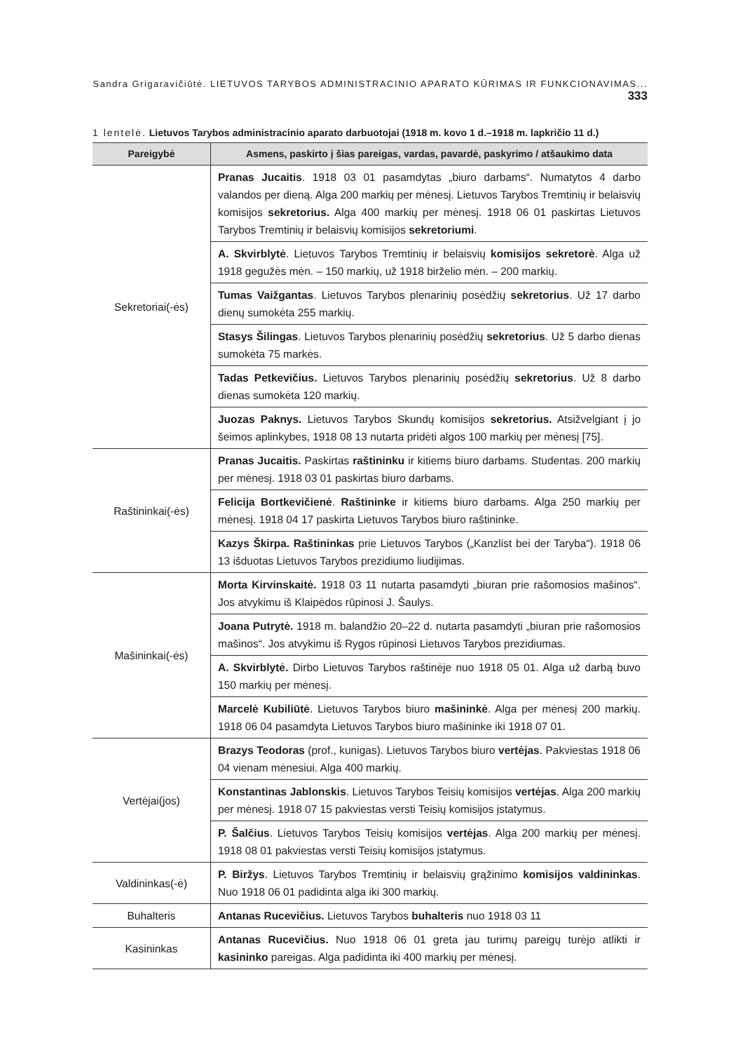Sandra Grigaravičiūtė. LIETUVOS TARYBOS ADMINISTRACINIO APARATO KŪRIMAS IR FUNKCIONAVIMAS... 333
1 lentelė. Lietuvos Tarybos administracinio aparato darbuotojai (1918 m. kovo 1 d.–1918 m. lapkričio 11 d.)
| Pareigybė | Asmens, paskirto į šias pareigas, vardas, pavardė, paskyrimo / atšaukimo data |
| --- | --- |
| Sekretoriai(-ės) | Pranas Jucaitis . 1918 03 01 pasamdytas „biuro darbams“. Numatytos 4 darbo valandos per dieną. Alga 200 markių per mėnesį. Lietuvos Tarybos Tremtinių ir belaisvių komisijos sekretorius. Alga 400 markių per mėnesį. 1918 06 01 paskirtas Lietuvos Tarybos Tremtinių ir belaisvių komisijos sekretoriumi . |
| | A. Skvirblytė . Lietuvos Tarybos Tremtinių ir belaisvių komisijos sekretorė . Alga už 1918 gegužės mėn. – 150 markių, už 1918 birželio mėn. – 200 markių. |
| | Tumas Vaižgantas . Lietuvos Tarybos plenarinių posėdžių sekretorius . Už 17 darbo dienų sumokėta 255 markių. |
| | Stasys Šilingas . Lietuvos Tarybos plenarinių posėdžių sekretorius . Už 5 darbo dienas sumokėta 75 markės. |
| | Tadas Petkevičius. Lietuvos Tarybos plenarinių posėdžių sekretorius . Už 8 darbo dienas sumokėta 120 markių. |
| | Juozas Paknys. Lietuvos Tarybos Skundų komisijos sekretorius. Atsižvelgiant į jo šeimos aplinkybes, 1918 08 13 nutarta pridėti algos 100 markių per mėnesį [75]. |
| Raštininkai(-ės) | Pranas Jucaitis. Paskirtas raštininku ir kitiems biuro darbams. Studentas. 200 markių per mėnesį. 1918 03 01 paskirtas biuro darbams. |
| | Felicija Bortkevičienė . Raštininke ir kitiems biuro darbams. Alga 250 markių per mėnesį. 1918 04 17 paskirta Lietuvos Tarybos biuro raštininke. |
| | Kazys Škirpa. Raštininkas prie Lietuvos Tarybos („Kanzlist bei der Taryba“). 1918 06 13 išduotas Lietuvos Tarybos prezidiumo liudijimas. |
| Mašininkai(-ės) | Morta Kirvinskaitė. 1918 03 11 nutarta pasamdyti „biuran prie rašomosios mašinos“. Jos atvykimu iš Klaipėdos rūpinosi J. Šaulys. |
| | Joana Putrytė. 1918 m. balandžio 20–22 d. nutarta pasamdyti „biuran prie rašomosios mašinos“. Jos atvykimu iš Rygos rūpinosi Lietuvos Tarybos prezidiumas. |
| | A. Skvirblytė. Dirbo Lietuvos Tarybos raštinėje nuo 1918 05 01. Alga už darbą buvo 150 markių per mėnesį. |
| | Marcelė Kubiliūtė . Lietuvos Tarybos biuro mašininkė . Alga per mėnesį 200 markių. 1918 06 04 pasamdyta Lietuvos Tarybos biuro mašininke iki 1918 07 01. |
| Vertėjai(jos) | Brazys Teodoras (prof., kunigas). Lietuvos Tarybos biuro vertėjas . Pakviestas 1918 06 04 vienam mėnesiui. Alga 400 markių. |
| | Konstantinas Jablonskis . Lietuvos Tarybos Teisių komisijos vertėjas . Alga 200 markių per mėnesį. 1918 07 15 pakviestas versti Teisių komisijos įstatymus. |
| | P. Šalčius . Lietuvos Tarybos Teisių komisijos vertėjas . Alga 200 markių per mėnesį. 1918 08 01 pakviestas versti Teisių komisijos įstatymus. |
| Valdininkas(-ė) | P. Biržys . Lietuvos Tarybos Tremtinių ir belaisvių grąžinimo komisijos valdininkas . Nuo 1918 06 01 padidinta alga iki 300 markių. |
| Buhalteris | Antanas Rucevičius. Lietuvos Tarybos buhalteris nuo 1918 03 11 |
| Kasininkas | Antanas Rucevičius. Nuo 1918 06 01 greta jau turimų pareigų turėjo atlikti ir kasininko pareigas. Alga padidinta iki 400 markių per mėnesį. |